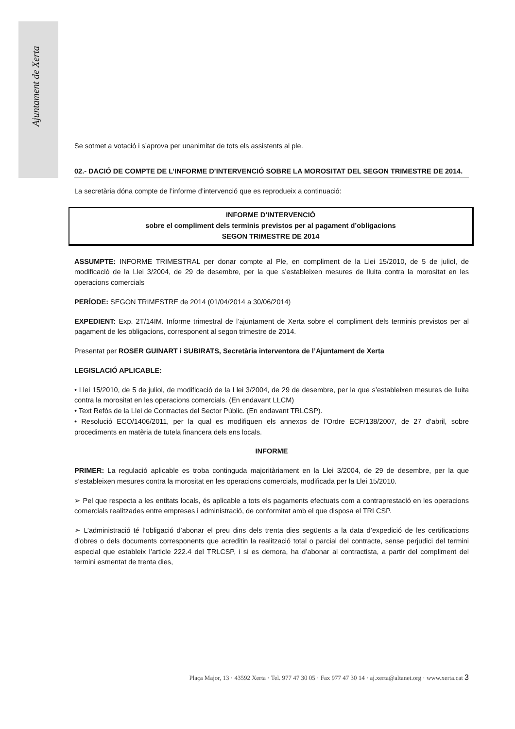Ajuntament de Xerta
Se sotmet a votació i s’aprova per unanimitat de tots els assistents al ple.
02.- DACIÓ DE COMPTE DE L’INFORME D’INTERVENCIÓ SOBRE LA MOROSITAT DEL SEGON TRIMESTRE DE 2014.
La secretària dóna compte de l’informe d’intervenció que es reprodueix a continuació:
INFORME D’INTERVENCIÓ
sobre el compliment dels terminis previstos per al pagament d’obligacions
SEGON TRIMESTRE DE 2014
ASSUMPTE: INFORME TRIMESTRAL per donar compte al Ple, en compliment de la Llei 15/2010, de 5 de juliol, de modificació de la Llei 3/2004, de 29 de desembre, per la que s’estableixen mesures de lluita contra la morositat en les operacions comercials
PERÍODE: SEGON TRIMESTRE de 2014 (01/04/2014 a 30/06/2014)
EXPEDIENT: Exp. 2T/14IM. Informe trimestral de l’ajuntament de Xerta sobre el compliment dels terminis previstos per al pagament de les obligacions, corresponent al segon trimestre de 2014.
Presentat per ROSER GUINART i SUBIRATS, Secretària interventora de l’Ajuntament de Xerta
LEGISLACIÓ APLICABLE:
• Llei 15/2010, de 5 de juliol, de modificació de la Llei 3/2004, de 29 de desembre, per la que s’estableixen mesures de lluita contra la morositat en les operacions comercials. (En endavant LLCM)
• Text Refós de la Llei de Contractes del Sector Públic. (En endavant TRLCSP).
• Resolució ECO/1406/2011, per la qual es modifiquen els annexos de l’Ordre ECF/138/2007, de 27 d’abril, sobre procediments en matèria de tutela financera dels ens locals.
INFORME
PRIMER: La regulació aplicable es troba continguda majoritàriament en la Llei 3/2004, de 29 de desembre, per la que s’estableixen mesures contra la morositat en les operacions comercials, modificada per la Llei 15/2010.
➢ Pel que respecta a les entitats locals, és aplicable a tots els pagaments efectuats com a contraprestació en les operacions comercials realitzades entre empreses i administració, de conformitat amb el que disposa el TRLCSP.
➢ L’administració té l’obligació d’abonar el preu dins dels trenta dies següents a la data d’expedició de les certificacions d’obres o dels documents corresponents que acreditin la realització total o parcial del contracte, sense perjudici del termini especial que estableix l’article 222.4 del TRLCSP, i si es demora, ha d’abonar al contractista, a partir del compliment del termini esmentat de trenta dies,
Plaça Major, 13 · 43592 Xerta · Tel. 977 47 30 05 · Fax 977 47 30 14 · aj.xerta@altanet.org · www.xerta.cat 3